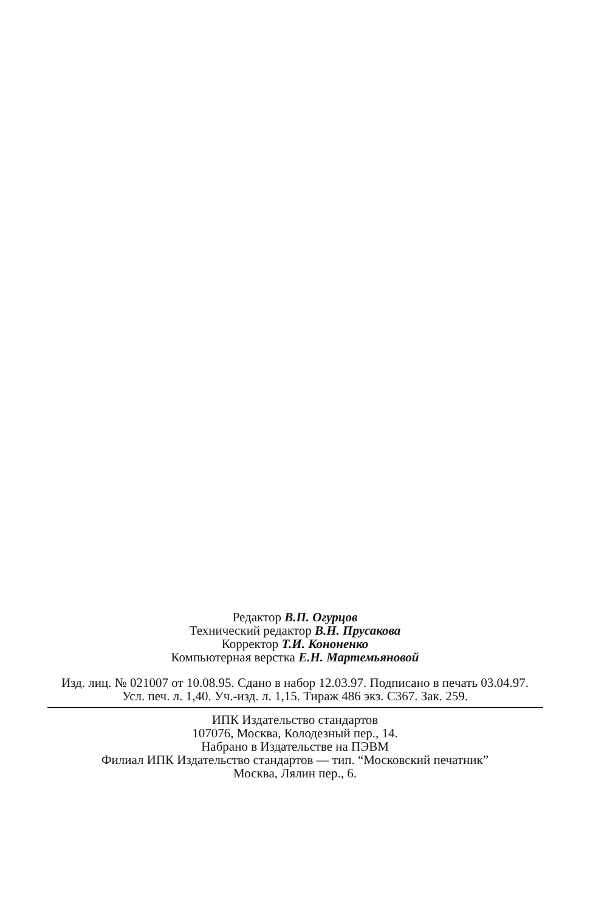Редактор В.П. Огурцов
Технический редактор В.Н. Прусакова
Корректор Т.И. Кононенко
Компьютерная верстка Е.Н. Мартемьяновой
Изд. лиц. № 021007 от 10.08.95. Сдано в набор 12.03.97. Подписано в печать 03.04.97.
Усл. печ. л. 1,40. Уч.-изд. л. 1,15. Тираж 486 экз. С367. Зак. 259.
ИПК Издательство стандартов
107076, Москва, Колодезный пер., 14.
Набрано в Издательстве на ПЭВМ
Филиал ИПК Издательство стандартов — тип. “Московский печатник”
Москва, Лялин пер., 6.